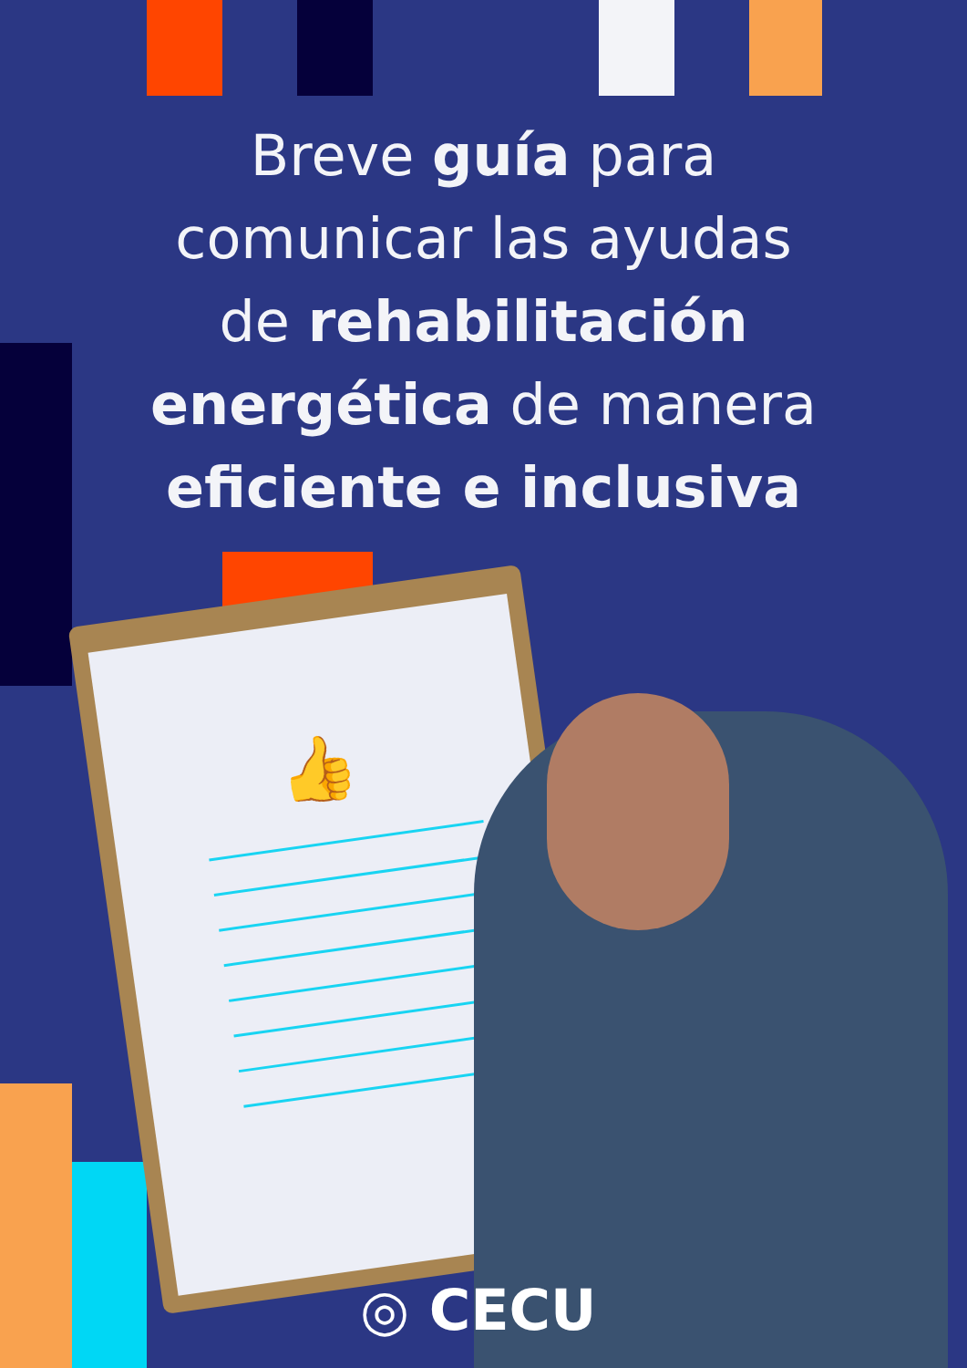Breve guía para
comunicar las ayudas
de rehabilitación
energética de manera
eficiente e inclusiva
👍
◎ CECU